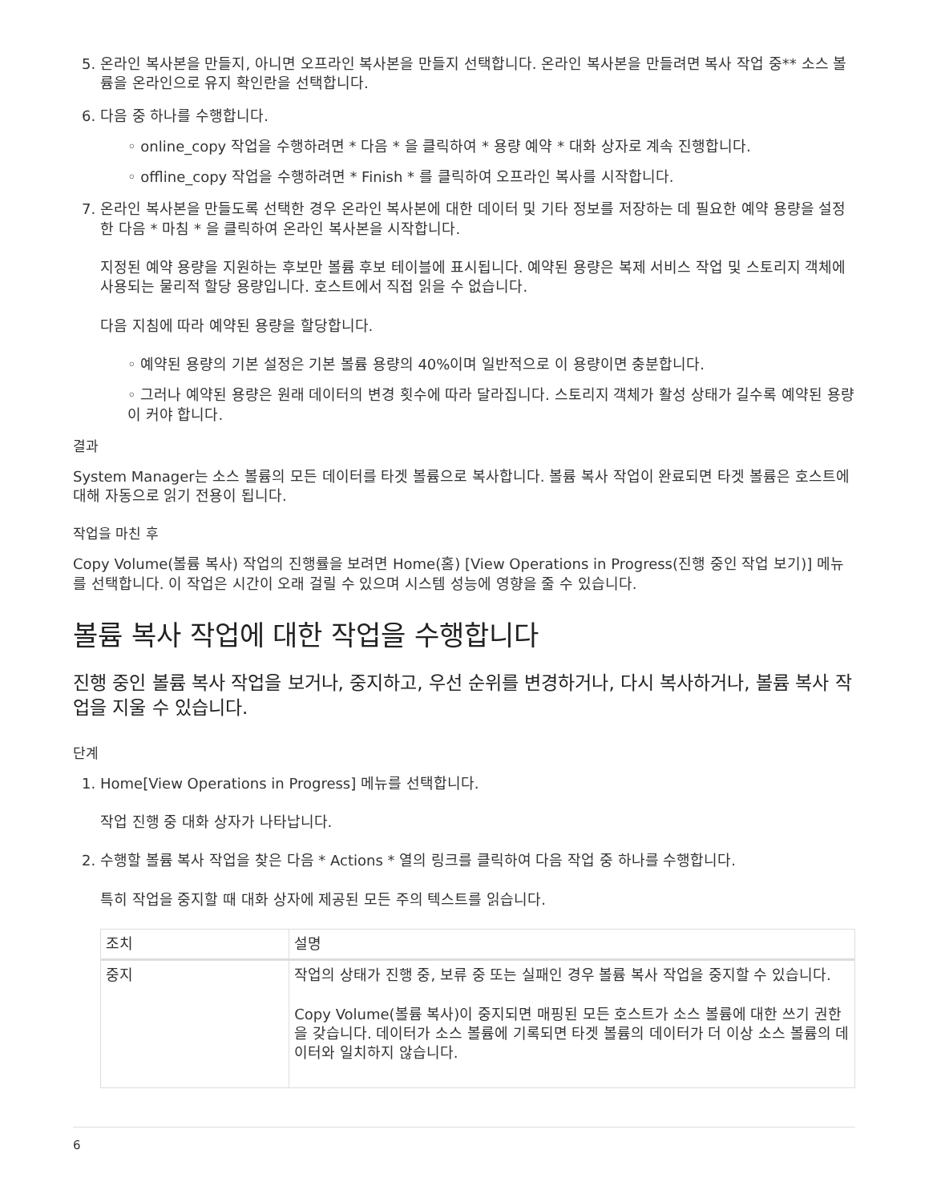5. 온라인 복사본을 만들지, 아니면 오프라인 복사본을 만들지 선택합니다. 온라인 복사본을 만들려면 복사 작업 중** 소스 볼륨을 온라인으로 유지 확인란을 선택합니다.
6. 다음 중 하나를 수행합니다.
◦ online_copy 작업을 수행하려면 * 다음 * 을 클릭하여 * 용량 예약 * 대화 상자로 계속 진행합니다.
◦ offline_copy 작업을 수행하려면 * Finish * 를 클릭하여 오프라인 복사를 시작합니다.
7. 온라인 복사본을 만들도록 선택한 경우 온라인 복사본에 대한 데이터 및 기타 정보를 저장하는 데 필요한 예약 용량을 설정한 다음 * 마침 * 을 클릭하여 온라인 복사본을 시작합니다.
지정된 예약 용량을 지원하는 후보만 볼륨 후보 테이블에 표시됩니다. 예약된 용량은 복제 서비스 작업 및 스토리지 객체에 사용되는 물리적 할당 용량입니다. 호스트에서 직접 읽을 수 없습니다.
다음 지침에 따라 예약된 용량을 할당합니다.
◦ 예약된 용량의 기본 설정은 기본 볼륨 용량의 40%이며 일반적으로 이 용량이면 충분합니다.
◦ 그러나 예약된 용량은 원래 데이터의 변경 횟수에 따라 달라집니다. 스토리지 객체가 활성 상태가 길수록 예약된 용량이 커야 합니다.
결과
System Manager는 소스 볼륨의 모든 데이터를 타겟 볼륨으로 복사합니다. 볼륨 복사 작업이 완료되면 타겟 볼륨은 호스트에 대해 자동으로 읽기 전용이 됩니다.
작업을 마친 후
Copy Volume(볼륨 복사) 작업의 진행률을 보려면 Home(홈) [View Operations in Progress(진행 중인 작업 보기)] 메뉴를 선택합니다. 이 작업은 시간이 오래 걸릴 수 있으며 시스템 성능에 영향을 줄 수 있습니다.
볼륨 복사 작업에 대한 작업을 수행합니다
진행 중인 볼륨 복사 작업을 보거나, 중지하고, 우선 순위를 변경하거나, 다시 복사하거나, 볼륨 복사 작업을 지울 수 있습니다.
단계
1. Home[View Operations in Progress] 메뉴를 선택합니다.
작업 진행 중 대화 상자가 나타납니다.
2. 수행할 볼륨 복사 작업을 찾은 다음 * Actions * 열의 링크를 클릭하여 다음 작업 중 하나를 수행합니다.
특히 작업을 중지할 때 대화 상자에 제공된 모든 주의 텍스트를 읽습니다.
| 조치 | 설명 |
| --- | --- |
| 중지 | 작업의 상태가 진행 중, 보류 중 또는 실패인 경우 볼륨 복사 작업을 중지할 수 있습니다. Copy Volume(볼륨 복사)이 중지되면 매핑된 모든 호스트가 소스 볼륨에 대한 쓰기 권한을 갖습니다. 데이터가 소스 볼륨에 기록되면 타겟 볼륨의 데이터가 더 이상 소스 볼륨의 데이터와 일치하지 않습니다. |
6